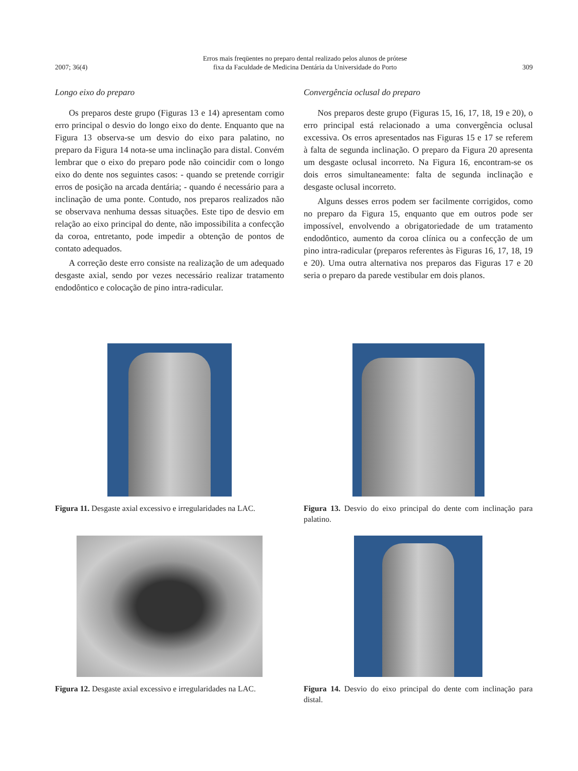2007; 36(4) Erros mais freqüentes no preparo dental realizado pelos alunos de prótese
fixa da Faculdade de Medicina Dentária da Universidade do Porto 309
Longo eixo do preparo
Os preparos deste grupo (Figuras 13 e 14) apresentam como erro principal o desvio do longo eixo do dente. Enquanto que na Figura 13 observa-se um desvio do eixo para palatino, no preparo da Figura 14 nota-se uma inclinação para distal. Convém lembrar que o eixo do preparo pode não coincidir com o longo eixo do dente nos seguintes casos: - quando se pretende corrigir erros de posição na arcada dentária; - quando é necessário para a inclinação de uma ponte. Contudo, nos preparos realizados não se observava nenhuma dessas situações. Este tipo de desvio em relação ao eixo principal do dente, não impossibilita a confecção da coroa, entretanto, pode impedir a obtenção de pontos de contato adequados.
A correção deste erro consiste na realização de um adequado desgaste axial, sendo por vezes necessário realizar tratamento endodôntico e colocação de pino intra-radicular.
Convergência oclusal do preparo
Nos preparos deste grupo (Figuras 15, 16, 17, 18, 19 e 20), o erro principal está relacionado a uma convergência oclusal excessiva. Os erros apresentados nas Figuras 15 e 17 se referem à falta de segunda inclinação. O preparo da Figura 20 apresenta um desgaste oclusal incorreto. Na Figura 16, encontram-se os dois erros simultaneamente: falta de segunda inclinação e desgaste oclusal incorreto.
Alguns desses erros podem ser facilmente corrigidos, como no preparo da Figura 15, enquanto que em outros pode ser impossível, envolvendo a obrigatoriedade de um tratamento endodôntico, aumento da coroa clínica ou a confecção de um pino intra-radicular (preparos referentes às Figuras 16, 17, 18, 19 e 20). Uma outra alternativa nos preparos das Figuras 17 e 20 seria o preparo da parede vestibular em dois planos.
Figura 11. Desgaste axial excessivo e irregularidades na LAC.
Figura 13. Desvio do eixo principal do dente com inclinação para palatino.
Figura 12. Desgaste axial excessivo e irregularidades na LAC.
Figura 14. Desvio do eixo principal do dente com inclinação para distal.